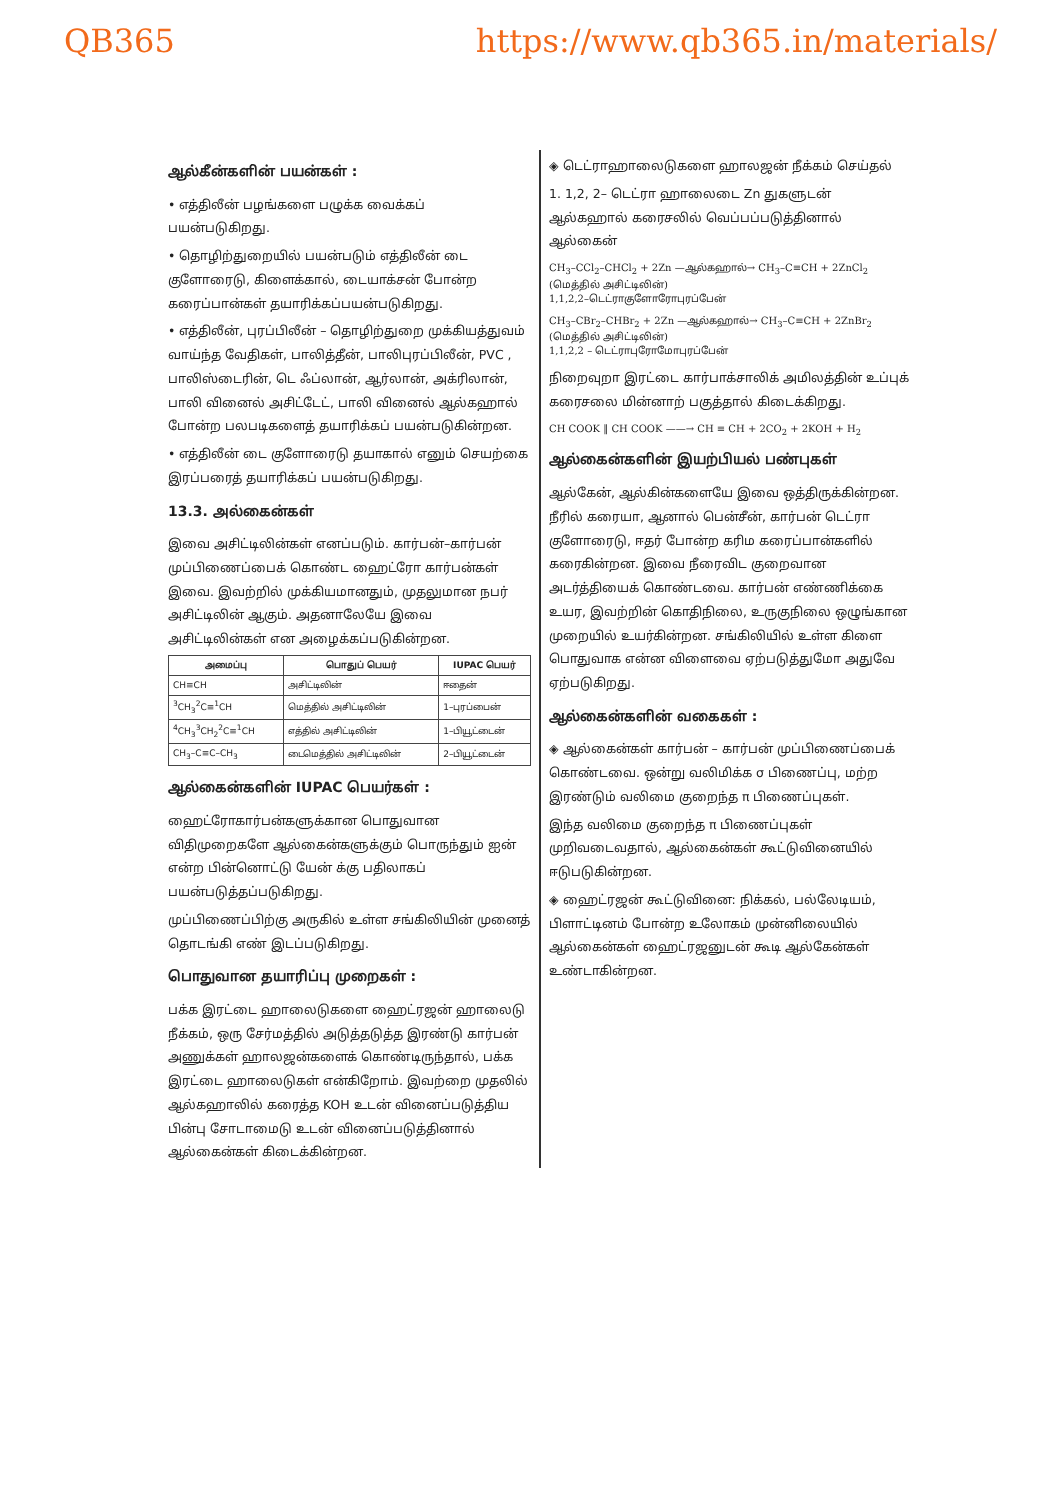QB365 https://www.qb365.in/materials/
ஆல்கீன்களின் பயன்கள் :
• எத்திலீன் பழங்களை பழுக்க வைக்கப் பயன்படுகிறது.
• தொழிற்துறையில் பயன்படும் எத்திலீன் டை குளோரைடு, கிளைக்கால், டையாக்சன் போன்ற கரைப்பான்கள் தயாரிக்கப்பயன்படுகிறது.
• எத்திலீன், புரப்பிலீன் – தொழிற்துறை முக்கியத்துவம் வாய்ந்த வேதிகள், பாலித்தீன், பாலிபுரப்பிலீன், PVC , பாலிஸ்டைரின், டெ ஃப்லான், ஆர்லான், அக்ரிலான், பாலி வினைல் அசிட்டேட், பாலி வினைல் ஆல்கஹால் போன்ற பலபடிகளைத் தயாரிக்கப் பயன்படுகின்றன.
• எத்திலீன் டை குளோரைடு தயாகால் எனும் செயற்கை இரப்பரைத் தயாரிக்கப் பயன்படுகிறது.
13.3. அல்கைன்கள்
இவை அசிட்டிலின்கள் எனப்படும். கார்பன்–கார்பன் முப்பிணைப்பைக் கொண்ட ஹைட்ரோ கார்பன்கள் இவை. இவற்றில் முக்கியமானதும், முதலுமான நபர் அசிட்டிலின் ஆகும். அதனாலேயே இவை அசிட்டிலின்கள் என அழைக்கப்படுகின்றன.
| அமைப்பு | பொதுப் பெயர் | IUPAC பெயர் |
| --- | --- | --- |
| CH≡CH | அசிட்டிலின் | ஈதைன் |
| <sup>3</sup> CH<sub>3</sub><sup>2</sup>C≡<sup>1</sup>CH | மெத்தில் அசிட்டிலின் | 1–புரப்பைன் |
| <sup>4</sup> CH<sub>3</sub><sup>3</sup>CH<sub>2</sub><sup>2</sup>C≡<sup>1</sup>CH | எத்தில் அசிட்டிலின் | 1–பியூட்டைன் |
| CH<sub>3</sub>–C≡C–CH<sub>3</sub> | டைமெத்தில் அசிட்டிலின் | 2–பியூட்டைன் |
ஆல்கைன்களின் IUPAC பெயர்கள் :
ஹைட்ரோகார்பன்களுக்கான பொதுவான விதிமுறைகளே ஆல்கைன்களுக்கும் பொருந்தும் ஐன் என்ற பின்னொட்டு யேன் க்கு பதிலாகப் பயன்படுத்தப்படுகிறது.
முப்பிணைப்பிற்கு அருகில் உள்ள சங்கிலியின் முனைத் தொடங்கி எண் இடப்படுகிறது.
பொதுவான தயாரிப்பு முறைகள் :
பக்க இரட்டை ஹாலைடுகளை ஹைட்ரஜன் ஹாலைடு நீக்கம், ஒரு சேர்மத்தில் அடுத்தடுத்த இரண்டு கார்பன் அணுக்கள் ஹாலஜன்களைக் கொண்டிருந்தால், பக்க இரட்டை ஹாலைடுகள் என்கிறோம். இவற்றை முதலில் ஆல்கஹாலில் கரைத்த KOH உடன் வினைப்படுத்திய பின்பு சோடாமைடு உடன் வினைப்படுத்தினால் ஆல்கைன்கள் கிடைக்கின்றன.
◈ டெட்ராஹாலைடுகளை ஹாலஜன் நீக்கம் செய்தல்
1. 1,2, 2– டெட்ரா ஹாலைடை Zn துகளுடன் ஆல்கஹால் கரைசலில் வெப்பப்படுத்தினால் ஆல்கைன்
CH<sub>3</sub>–CCl<sub>2</sub>–CHCl<sub>2</sub> + 2Zn —ஆல்கஹால்→ CH<sub>3</sub>–C≡CH + 2ZnCl<sub>2</sub> (மெத்தில் அசிட்டிலின்)
1,1,2,2–டெட்ராகுளோரோபுரப்பேன்
CH<sub>3</sub>–CBr<sub>2</sub>–CHBr<sub>2</sub> + 2Zn —ஆல்கஹால்→ CH<sub>3</sub>–C≡CH + 2ZnBr<sub>2</sub> (மெத்தில் அசிட்டிலின்)
1,1,2,2 – டெட்ராபுரோமோபுரப்பேன்
நிறைவுறா இரட்டை கார்பாக்சாலிக் அமிலத்தின் உப்புக் கரைசலை மின்னாற் பகுத்தால் கிடைக்கிறது.
CH COOK ‖ CH COOK ——→ CH ≡ CH + 2CO<sub>2</sub> + 2KOH + H<sub>2</sub>
ஆல்கைன்களின் இயற்பியல் பண்புகள்
ஆல்கேன், ஆல்கின்களையே இவை ஒத்திருக்கின்றன. நீரில் கரையா, ஆனால் பென்சீன், கார்பன் டெட்ரா குளோரைடு, ஈதர் போன்ற கரிம கரைப்பான்களில் கரைகின்றன. இவை நீரைவிட குறைவான அடர்த்தியைக் கொண்டவை. கார்பன் எண்ணிக்கை உயர, இவற்றின் கொதிநிலை, உருகுநிலை ஒழுங்கான முறையில் உயர்கின்றன. சங்கிலியில் உள்ள கிளை பொதுவாக என்ன விளைவை ஏற்படுத்துமோ அதுவே ஏற்படுகிறது.
ஆல்கைன்களின் வகைகள் :
◈ ஆல்கைன்கள் கார்பன் – கார்பன் முப்பிணைப்பைக் கொண்டவை. ஒன்று வலிமிக்க σ பிணைப்பு, மற்ற இரண்டும் வலிமை குறைந்த π பிணைப்புகள்.
இந்த வலிமை குறைந்த π பிணைப்புகள் முறிவடைவதால், ஆல்கைன்கள் கூட்டுவினையில் ஈடுபடுகின்றன.
◈ ஹைட்ரஜன் கூட்டுவினை: நிக்கல், பல்லேடியம், பிளாட்டினம் போன்ற உலோகம் முன்னிலையில் ஆல்கைன்கள் ஹைட்ரஜனுடன் கூடி ஆல்கேன்கள் உண்டாகின்றன.